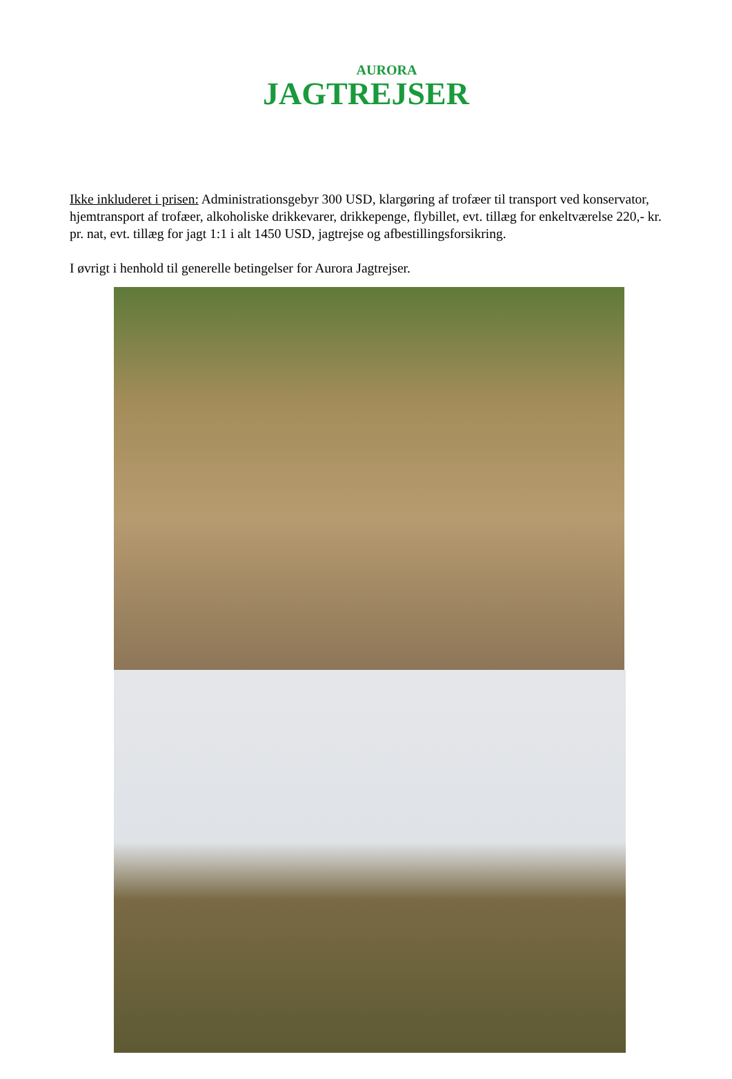AURORA
JAGTREJSER
Ikke inkluderet i prisen: Administrationsgebyr 300 USD, klargøring af trofæer til transport ved konservator, hjemtransport af trofæer, alkoholiske drikkevarer, drikkepenge, flybillet, evt. tillæg for enkeltværelse 220,- kr. pr. nat, evt. tillæg for jagt 1:1 i alt 1450 USD, jagtrejse og afbestillingsforsikring.
I øvrigt i henhold til generelle betingelser for Aurora Jagtrejser.